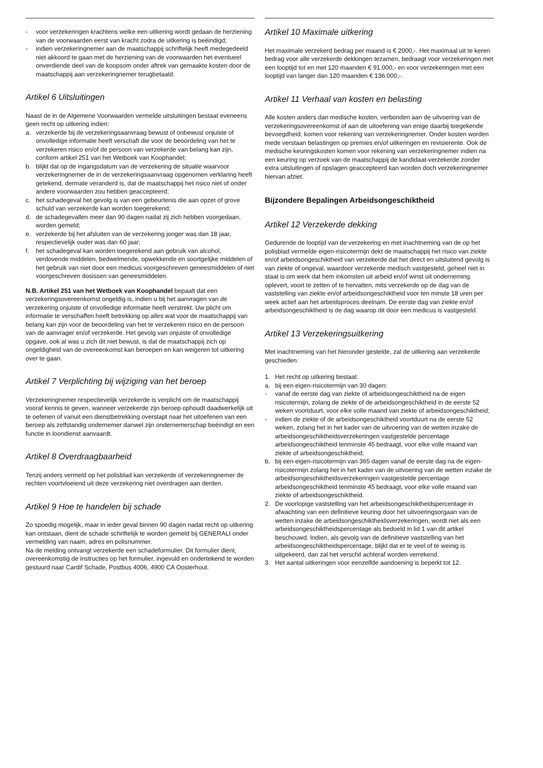- voor verzekeringen krachtens welke een uitkering wordt gedaan de herziening van de voorwaarden eerst van kracht zodra de uitkering is beëindigd;
- indien verzekeringnemer aan de maatschappij schriftelijk heeft medegedeeld niet akkoord te gaan met de herziening van de voorwaarden het eventueel onverdiende deel van de koopsom onder aftrek van gemaakte kosten door de maatschappij aan verzekeringnemer terugbetaald.
Artikel 6 Uitsluitingen
Naast de in de Algemene Voorwaarden vermelde uitsluitingen bestaat eveneens geen recht op uitkering indien:
a. verzekerde bij de verzekeringsaanvraag bewust of onbewust onjuiste of onvolledige informatie heeft verschaft die voor de beoordeling van het te verzekeren risico en/of de persoon van verzekerde van belang kan zijn, conform artikel 251 van het Wetboek van Koophandel;
b. blijkt dat op de ingangsdatum van de verzekering de situatie waarvoor verzekeringnemer de in de verzekeringsaanvraag opgenomen verklaring heeft getekend, dermate veranderd is, dat de maatschappij het risico niet of onder andere voorwaarden zou hebben geaccepteerd;
c. het schadegeval het gevolg is van een gebeurtenis die aan opzet of grove schuld van verzekerde kan worden toegerekend;
d. de schadegevallen meer dan 90 dagen nadat zij zich hebben voorgedaan, worden gemeld;
e. verzekerde bij het afsluiten van de verzekering jonger was dan 18 jaar, respectievelijk ouder was dan 60 jaar;
f. het schadegeval kan worden toegerekend aan gebruik van alcohol, verdovende middelen, bedwelmende, opwekkende en soortgelijke middelen of het gebruik van niet door een medicus voorgeschreven geneesmiddelen of niet voorgeschreven dosissen van geneesmiddelen.
N.B. Artikel 251 van het Wetboek van Koophandel bepaalt dat een verzekeringsovereenkomst ongeldig is, indien u bij het aanvragen van de verzekering onjuiste of onvolledige informatie heeft verstrekt. Uw plicht om informatie te verschaffen heeft betrekking op alles wat voor de maatschappij van belang kan zijn voor de beoordeling van het te verzekeren risico en de persoon van de aanvrager en/of verzekerde. Het gevolg van onjuiste of onvolledige opgave, ook al was u zich dit niet bewust, is dat de maatschappij zich op ongeldigheid van de overeenkomst kan beroepen en kan weigeren tot uitkering over te gaan.
Artikel 7 Verplichting bij wijziging van het beroep
Verzekeringnemer respectievelijk verzekerde is verplicht om de maatschappij vooraf kennis te geven, wanneer verzekerde zijn beroep ophoudt daadwerkelijk uit te oefenen of vanuit een dienstbetrekking overstapt naar het uitoefenen van een beroep als zelfstandig ondernemer danwel zijn ondernemerschap beëindigt en een functie in loondienst aanvaardt.
Artikel 8 Overdraagbaarheid
Tenzij anders vermeld op het polisblad kan verzekerde of verzekeringnemer de rechten voortvloeiend uit deze verzekering niet overdragen aan derden.
Artikel 9 Hoe te handelen bij schade
Zo spoedig mogelijk, maar in ieder geval binnen 90 dagen nadat recht op uitkering kan ontstaan, dient de schade schriftelijk te worden gemeld bij GENERALI onder vermelding van naam, adres en polisnummer.
Na de melding ontvangt verzekerde een schadeformulier. Dit formulier dient, overeenkomstig de instructies op het formulier, ingevuld en ondertekend te worden gestuurd naar Cardif Schade, Postbus 4006, 4900 CA Oosterhout.
Artikel 10 Maximale uitkering
Het maximale verzekerd bedrag per maand is € 2000,-. Het maximaal uit te keren bedrag voor alle verzekerde dekkingen tezamen, bedraagt voor verzekeringen met een looptijd tot en met 120 maanden € 91.000,- en voor verzekeringen met een looptijd van langer dan 120 maanden € 136.000,-.
Artikel 11 Verhaal van kosten en belasting
Alle kosten anders dan medische kosten, verbonden aan de uitvoering van de verzekeringsovereenkomst of aan de uitoefening van enige daarbij toegekende bevoegdheid, komen voor rekening van verzekeringnemer. Onder kosten worden mede verstaan belastingen op premies en/of uitkeringen en revisierente. Ook de medische keuringskosten komen voor rekening van verzekeringnemer indien na een keuring op verzoek van de maatschappij de kandidaat-verzekerde zonder extra uitsluitingen of opslagen geaccepteerd kan worden doch verzekeringnemer hiervan afziet.
Bijzondere Bepalingen Arbeidsongeschiktheid
Artikel 12 Verzekerde dekking
Gedurende de looptijd van de verzekering en met inachtneming van de op het polisblad vermelde eigen-risicotermijn dekt de maatschappij het risico van ziekte en/of arbeidsongeschiktheid van verzekerde dat het direct en uitsluitend gevolg is van ziekte of ongeval, waardoor verzekerde medisch vastgesteld, geheel niet in staat is om werk dat hem inkomsten uit arbeid en/of winst uit onderneming oplevert, voort te zetten of te hervatten, mits verzekerde op de dag van de vaststelling van ziekte en/of arbeidsongeschiktheid voor ten minste 18 uren per week actief aan het arbeidsproces deelnam. De eerste dag van ziekte en/of arbeidsongeschiktheid is de dag waarop dit door een medicus is vastgesteld.
Artikel 13 Verzekeringsuitkering
Met inachtneming van het hieronder gestelde, zal de uitkering aan verzekerde geschieden.
1. Het recht op uitkering bestaat:
a. bij een eigen-risicotermijn van 30 dagen:
- vanaf de eerste dag van ziekte of arbeidsongeschiktheid na de eigen risicotermijn, zolang de ziekte of de arbeidsongeschiktheid in de eerste 52 weken voortduurt, voor elke volle maand van ziekte of arbeidsongeschiktheid;
- indien de ziekte of de arbeidsongeschiktheid voortduurt na de eerste 52 weken, zolang het in het kader van de uitvoering van de wetten inzake de arbeidsongeschiktheidsverzekeringen vastgestelde percentage arbeidsongeschiktheid tenminste 45 bedraagt, voor elke volle maand van ziekte of arbeidsongeschiktheid;
b. bij een eigen-risicotermijn van 365 dagen vanaf de eerste dag na de eigen-risicotermijn zolang het in het kader van de uitvoering van de wetten inzake de arbeidsongeschiktheidsverzekeringen vastgestelde percentage arbeidsongeschiktheid tenminste 45 bedraagt, voor elke volle maand van ziekte of arbeidsongeschiktheid.
2. De voorlopige vaststelling van het arbeidsongeschiktheidspercentage in afwachting van een definitieve keuring door het uitvoeringsorgaan van de wetten inzake de arbeidsongeschiktheidsverzekeringen, wordt niet als een arbeidsongeschiktheidspercentage als bedoeld in lid 1 van dit artikel beschouwd. Indien, als gevolg van de definitieve vaststelling van het arbeidsongeschiktheidspercentage, blijkt dat er te veel of te weinig is uitgekeerd, dan zal het verschil achteraf worden verrekend.
3. Het aantal uitkeringen voor eenzelfde aandoening is beperkt tot 12.